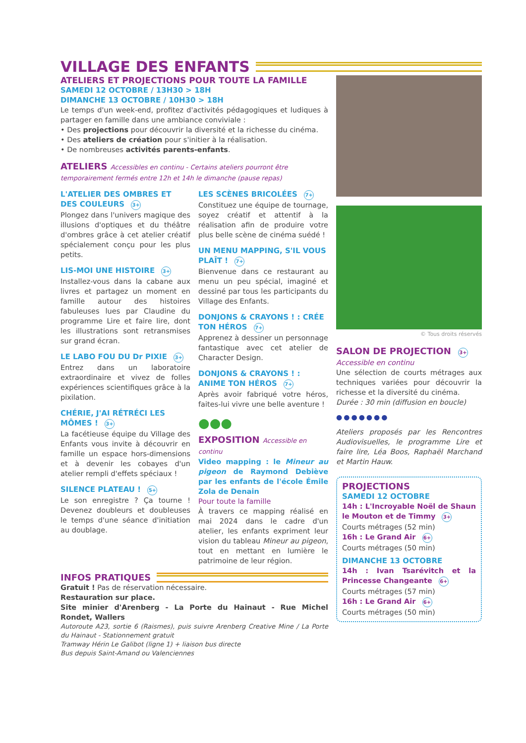VILLAGE DES ENFANTS
ATELIERS ET PROJECTIONS POUR TOUTE LA FAMILLE
SAMEDI 12 OCTOBRE / 13H30 > 18H
DIMANCHE 13 OCTOBRE / 10H30 > 18H
Le temps d'un week-end, profitez d'activités pédagogiques et ludiques à partager en famille dans une ambiance conviviale :
• Des projections pour découvrir la diversité et la richesse du cinéma.
• Des ateliers de création pour s'initier à la réalisation.
• De nombreuses activités parents-enfants.
ATELIERS Accessibles en continu - Certains ateliers pourront être temporairement fermés entre 12h et 14h le dimanche (pause repas)
L'ATELIER DES OMBRES ET DES COULEURS 3+
Plongez dans l'univers magique des illusions d'optiques et du théâtre d'ombres grâce à cet atelier créatif spécialement conçu pour les plus petits.
LIS-MOI UNE HISTOIRE 3+
Installez-vous dans la cabane aux livres et partagez un moment en famille autour des histoires fabuleuses lues par Claudine du programme Lire et faire lire, dont les illustrations sont retransmises sur grand écran.
LE LABO FOU DU Dr PIXIE 3+
Entrez dans un laboratoire extraordinaire et vivez de folles expériences scientifiques grâce à la pixilation.
CHÉRIE, J'AI RÉTRÉCI LES MÔMES ! 3+
La facétieuse équipe du Village des Enfants vous invite à découvrir en famille un espace hors-dimensions et à devenir les cobayes d'un atelier rempli d'effets spéciaux !
SILENCE PLATEAU ! 5+
Le son enregistre ? Ça tourne ! Devenez doubleurs et doubleuses le temps d'une séance d'initiation au doublage.
LES SCÈNES BRICOLÉES 7+
Constituez une équipe de tournage, soyez créatif et attentif à la réalisation afin de produire votre plus belle scène de cinéma suédé !
UN MENU MAPPING, S'IL VOUS PLAÎT ! 7+
Bienvenue dans ce restaurant au menu un peu spécial, imaginé et dessiné par tous les participants du Village des Enfants.
DONJONS & CRAYONS ! : CRÉE TON HÉROS 7+
Apprenez à dessiner un personnage fantastique avec cet atelier de Character Design.
DONJONS & CRAYONS ! : ANIME TON HÉROS 7+
Après avoir fabriqué votre héros, faites-lui vivre une belle aventure !
●●●
EXPOSITION Accessible en continu
Video mapping : le Mineur au pigeon de Raymond Debiève par les enfants de l'école Émile Zola de Denain
Pour toute la famille
À travers ce mapping réalisé en mai 2024 dans le cadre d'un atelier, les enfants expriment leur vision du tableau Mineur au pigeon, tout en mettant en lumière le patrimoine de leur région.
INFOS PRATIQUES
Gratuit ! Pas de réservation nécessaire.
Restauration sur place.
Site minier d'Arenberg - La Porte du Hainaut - Rue Michel Rondet, Wallers
Autoroute A23, sortie 6 (Raismes), puis suivre Arenberg Creative Mine / La Porte du Hainaut - Stationnement gratuit
Tramway Hérin Le Galibot (ligne 1) + liaison bus directe
Bus depuis Saint-Amand ou Valenciennes
© Tous droits réservés
SALON DE PROJECTION 3+
Accessible en continu
Une sélection de courts métrages aux techniques variées pour découvrir la richesse et la diversité du cinéma.
Durée : 30 min (diffusion en boucle)
●●●●●●●
Ateliers proposés par les Rencontres Audiovisuelles, le programme Lire et faire lire, Léa Boos, Raphaël Marchand et Martin Hauw.
PROJECTIONS
SAMEDI 12 OCTOBRE
14h : L'Incroyable Noël de Shaun le Mouton et de Timmy 3+
Courts métrages (52 min)
16h : Le Grand Air 6+
Courts métrages (50 min)
DIMANCHE 13 OCTOBRE
14h : Ivan Tsarévitch et la Princesse Changeante 6+
Courts métrages (57 min)
16h : Le Grand Air 6+
Courts métrages (50 min)